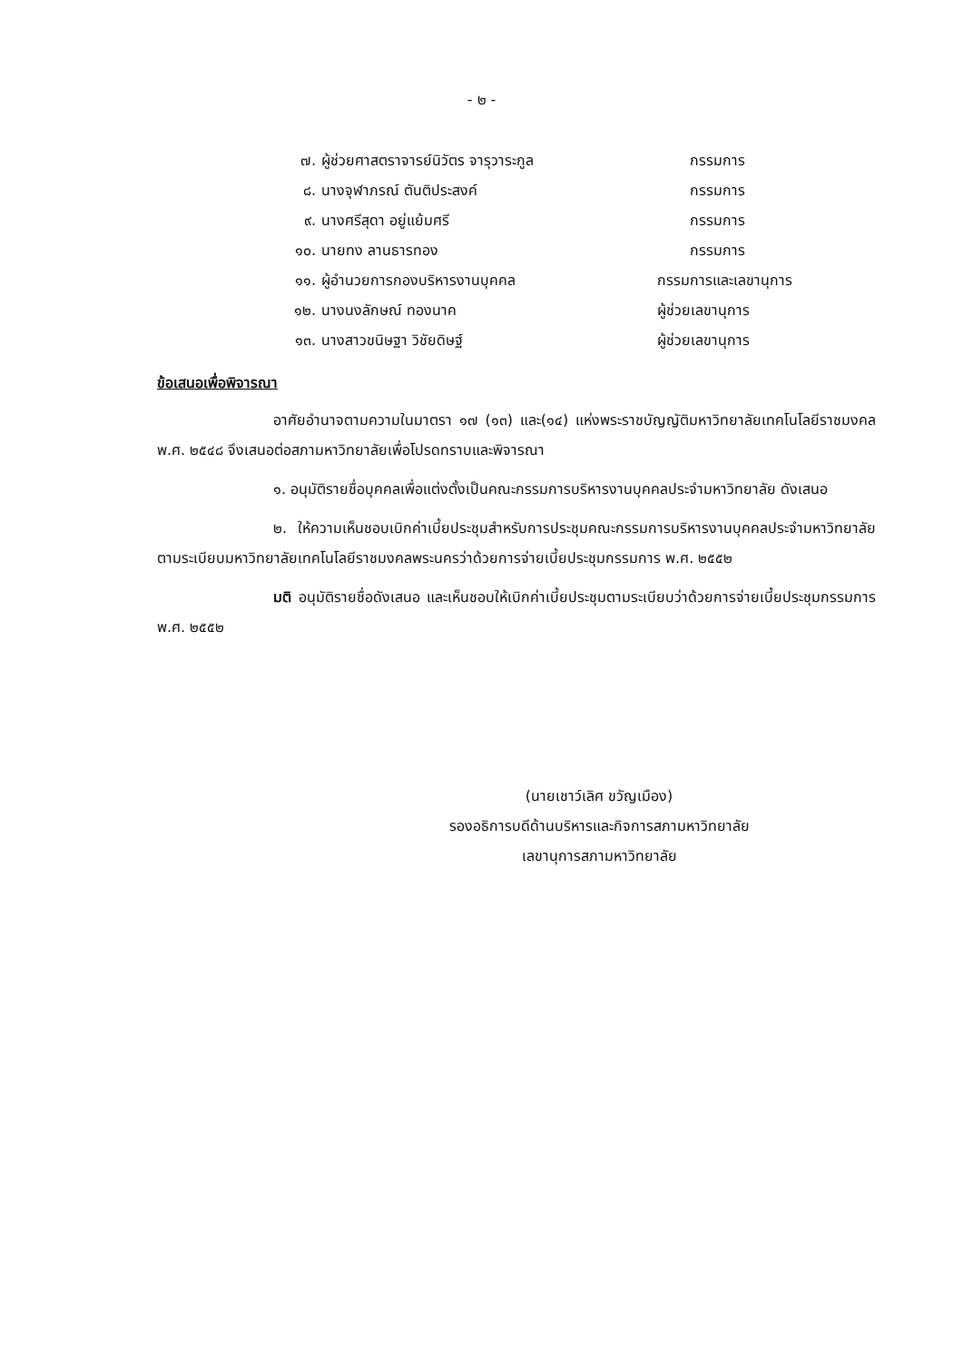- ๒ -
๗. ผู้ช่วยศาสตราจารย์นิวัตร จารุวาระกูล กรรมการ
๘. นางจุฬาภรณ์ ตันติประสงค์ กรรมการ
๙. นางศรีสุดา อยู่แย้มศรี กรรมการ
๑๐. นายทง ลานธารทอง กรรมการ
๑๑. ผู้อำนวยการกองบริหารงานบุคคล กรรมการและเลขานุการ
๑๒. นางนงลักษณ์ ทองนาค ผู้ช่วยเลขานุการ
๑๓. นางสาวขนิษฐา วิชัยดิษฐ์ ผู้ช่วยเลขานุการ
ข้อเสนอเพื่อพิจารณา
อาศัยอำนาจตามความในมาตรา ๑๗ (๑๓) และ(๑๔) แห่งพระราชบัญญัติมหาวิทยาลัยเทคโนโลยีราชมงคล พ.ศ. ๒๕๔๘ จึงเสนอต่อสภามหาวิทยาลัยเพื่อโปรดทราบและพิจารณา
๑. อนุมัติรายชื่อบุคคลเพื่อแต่งตั้งเป็นคณะกรรมการบริหารงานบุคคลประจำมหาวิทยาลัย ดังเสนอ
๒. ให้ความเห็นชอบเบิกค่าเบี้ยประชุมสำหรับการประชุมคณะกรรมการบริหารงานบุคคลประจำมหาวิทยาลัย ตามระเบียบมหาวิทยาลัยเทคโนโลยีราชมงคลพระนครว่าด้วยการจ่ายเบี้ยประชุมกรรมการ พ.ศ. ๒๕๕๒
มติ อนุมัติรายชื่อดังเสนอ และเห็นชอบให้เบิกค่าเบี้ยประชุมตามระเบียบว่าด้วยการจ่ายเบี้ยประชุมกรรมการ พ.ศ. ๒๕๕๒
(นายเชาว์เลิศ ขวัญเมือง)
รองอธิการบดีด้านบริหารและกิจการสภามหาวิทยาลัย
เลขานุการสภามหาวิทยาลัย